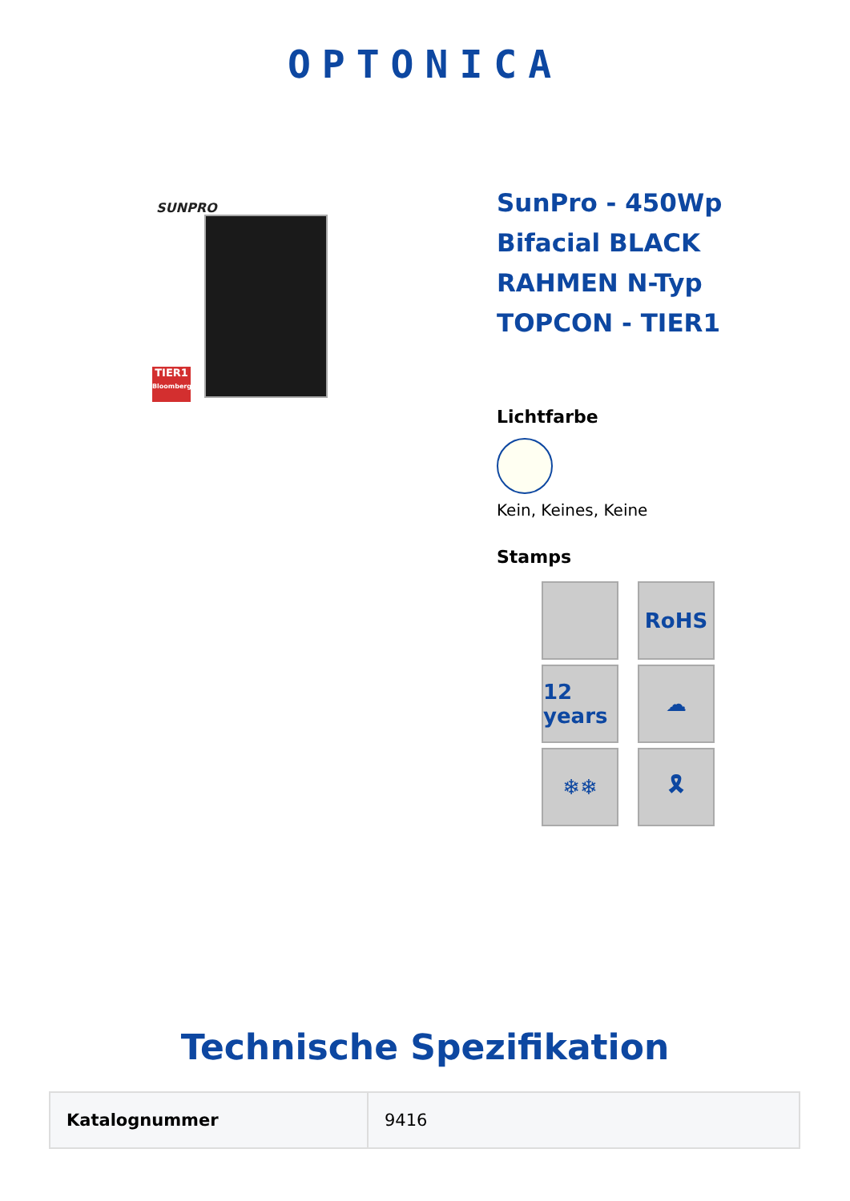OPTONICA
SUNPRO
TIER1
Bloomberg
SunPro - 450Wp Bifacial BLACK RAHMEN N-Typ TOPCON - TIER1
Lichtfarbe
Kein, Keines, Keine
Stamps
RoHS
12 years
☁
❄❄
🎗
Technische Spezifikation
| Katalognummer | 9416 |